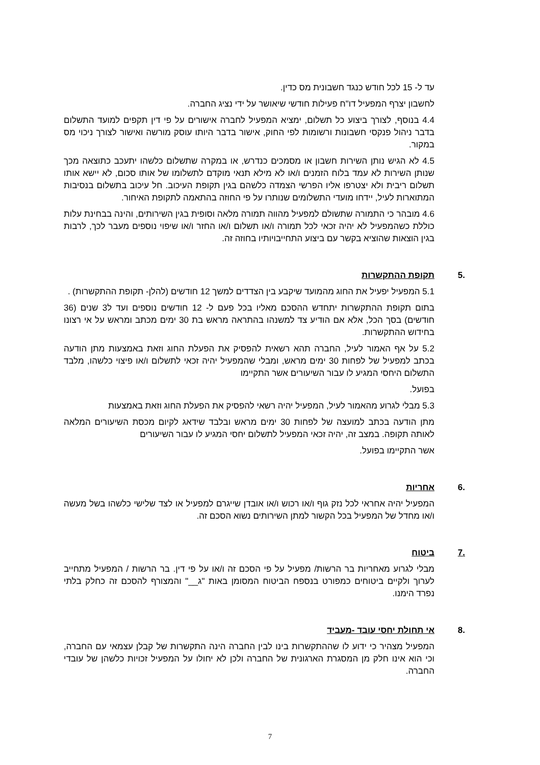עד ל- 15 לכל חודש כנגד חשבונית מס כדין.
לחשבון יצרף המפעיל דו"ח פעילות חודשי שיאושר על ידי נציג החברה.
4.4 בנוסף, לצורך ביצוע כל תשלום, ימציא המפעיל לחברה אישורים על פי דין תקפים למועד התשלום בדבר ניהול פנקסי חשבונות ורשומות לפי החוק, אישור בדבר היותו עוסק מורשה ואישור לצורך ניכוי מס במקור.
4.5 לא הגיש נותן השירות חשבון או מסמכים כנדרש, או במקרה שתשלום כלשהו יתעכב כתוצאה מכך שנותן השירות לא עמד בלוח הזמנים ו/או לא מילא תנאי מוקדם לתשלומו של אותו סכום, לא יישא אותו תשלום ריבית ולא יצטרפו אליו הפרשי הצמדה כלשהם בגין תקופת העיכוב. חל עיכוב בתשלום בנסיבות המתוארות לעיל, יידחו מועדי התשלומים שנותרו על פי החוזה בהתאמה לתקופת האיחור.
4.6 מובהר כי התמורה שתשולם למפעיל מהווה תמורה מלאה וסופית בגין השירותים, והינה בבחינת עלות כוללת כשהמפעיל לא יהיה זכאי לכל תמורה ו/או תשלום ו/או החזר ו/או שיפוי נוספים מעבר לכך, לרבות בגין הוצאות שהוציא בקשר עם ביצוע התחייבויותיו בחוזה זה.
.5 תקופת ההתקשרות
5.1 המפעיל יפעיל את החוג מהמועד שיקבע בין הצדדים למשך 12 חודשים (להלן- תקופת ההתקשרות) .
בתום תקופת ההתקשרות יתחדש ההסכם מאליו בכל פעם ל- 12 חודשים נוספים ועד ל3 שנים (36 חודשים) בסך הכל, אלא אם הודיע צד למשנהו בהתראה מראש בת 30 ימים מכתב ומראש על אי רצונו בחידוש ההתקשרות.
5.2 על אף האמור לעיל, החברה תהא רשאית להפסיק את הפעלת החוג וזאת באמצעות מתן הודעה בכתב למפעיל של לפחות 30 ימים מראש, ומבלי שהמפעיל יהיה זכאי לתשלום ו/או פיצוי כלשהו, מלבד התשלום היחסי המגיע לו עבור השיעורים אשר התקיימו
בפועל.
5.3 מבלי לגרוע מהאמור לעיל, המפעיל יהיה רשאי להפסיק את הפעלת החוג וזאת באמצעות
מתן הודעה בכתב למועצה של לפחות 30 ימים מראש ובלבד שידאג לקיום מכסת השיעורים המלאה לאותה תקופה. במצב זה, יהיה זכאי המפעיל לתשלום יחסי המגיע לו עבור השיעורים
אשר התקיימו בפועל.
.6 אחריות
המפעיל יהיה אחראי לכל נזק גוף ו/או רכוש ו/או אובדן שייגרם למפעיל או לצד שלישי כלשהו בשל מעשה ו/או מחדל של המפעיל בכל הקשור למתן השירותים נשוא הסכם זה.
.7 ביטוח
מבלי לגרוע מאחריות בר הרשות/ מפעיל על פי הסכם זה ו/או על פי דין. בר הרשות / המפעיל מתחייב לערוך ולקיים ביטוחים כמפורט בנספח הביטוח המסומן באות "ג__" והמצורף להסכם זה כחלק בלתי נפרד הימנו.
.8 אי תחולת יחסי עובד -מעביד
המפעיל מצהיר כי ידוע לו שההתקשרות בינו לבין החברה הינה התקשרות של קבלן עצמאי עם החברה, וכי הוא אינו חלק מן המסגרת הארגונית של החברה ולכן לא יחולו על המפעיל זכויות כלשהן של עובדי החברה.
7